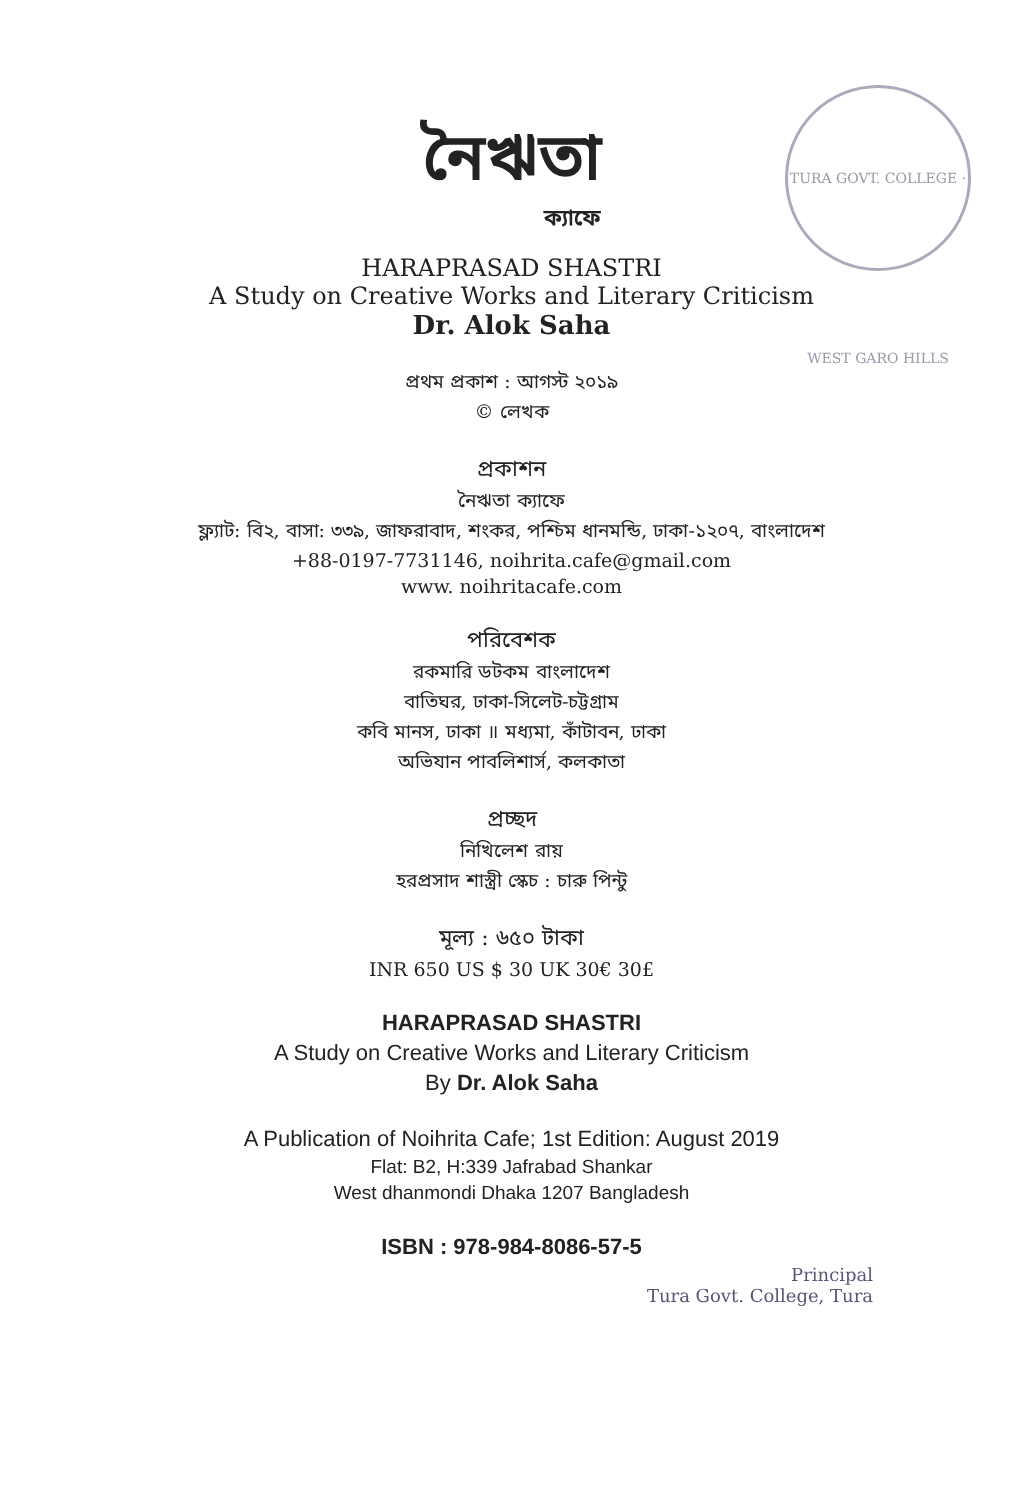TURA GOVT. COLLEGE · WEST GARO HILLS
নৈঋতা
ক্যাফে
HARAPRASAD SHASTRI
A Study on Creative Works and Literary Criticism
Dr. Alok Saha
প্রথম প্রকাশ : আগস্ট ২০১৯
© লেখক
প্রকাশন
নৈঋতা ক্যাফে
ফ্ল্যাট: বি২, বাসা: ৩৩৯, জাফরাবাদ, শংকর, পশ্চিম ধানমন্ডি, ঢাকা-১২০৭, বাংলাদেশ
+88-0197-7731146, noihrita.cafe@gmail.com
www. noihritacafe.com
পরিবেশক
রকমারি ডটকম বাংলাদেশ
বাতিঘর, ঢাকা-সিলেট-চট্টগ্রাম
কবি মানস, ঢাকা ॥ মধ্যমা, কাঁটাবন, ঢাকা
অভিযান পাবলিশার্স, কলকাতা
প্রচ্ছদ
নিখিলেশ রায়
হরপ্রসাদ শাস্ত্রী স্কেচ : চারু পিন্টু
মূল্য : ৬৫০ টাকা
INR 650 US $ 30 UK 30€ 30£
HARAPRASAD SHASTRI
A Study on Creative Works and Literary Criticism
By Dr. Alok Saha
A Publication of Noihrita Cafe; 1st Edition: August 2019
Flat: B2, H:339 Jafrabad Shankar
West dhanmondi Dhaka 1207 Bangladesh
ISBN : 978-984-8086-57-5
Principal
Tura Govt. College, Tura